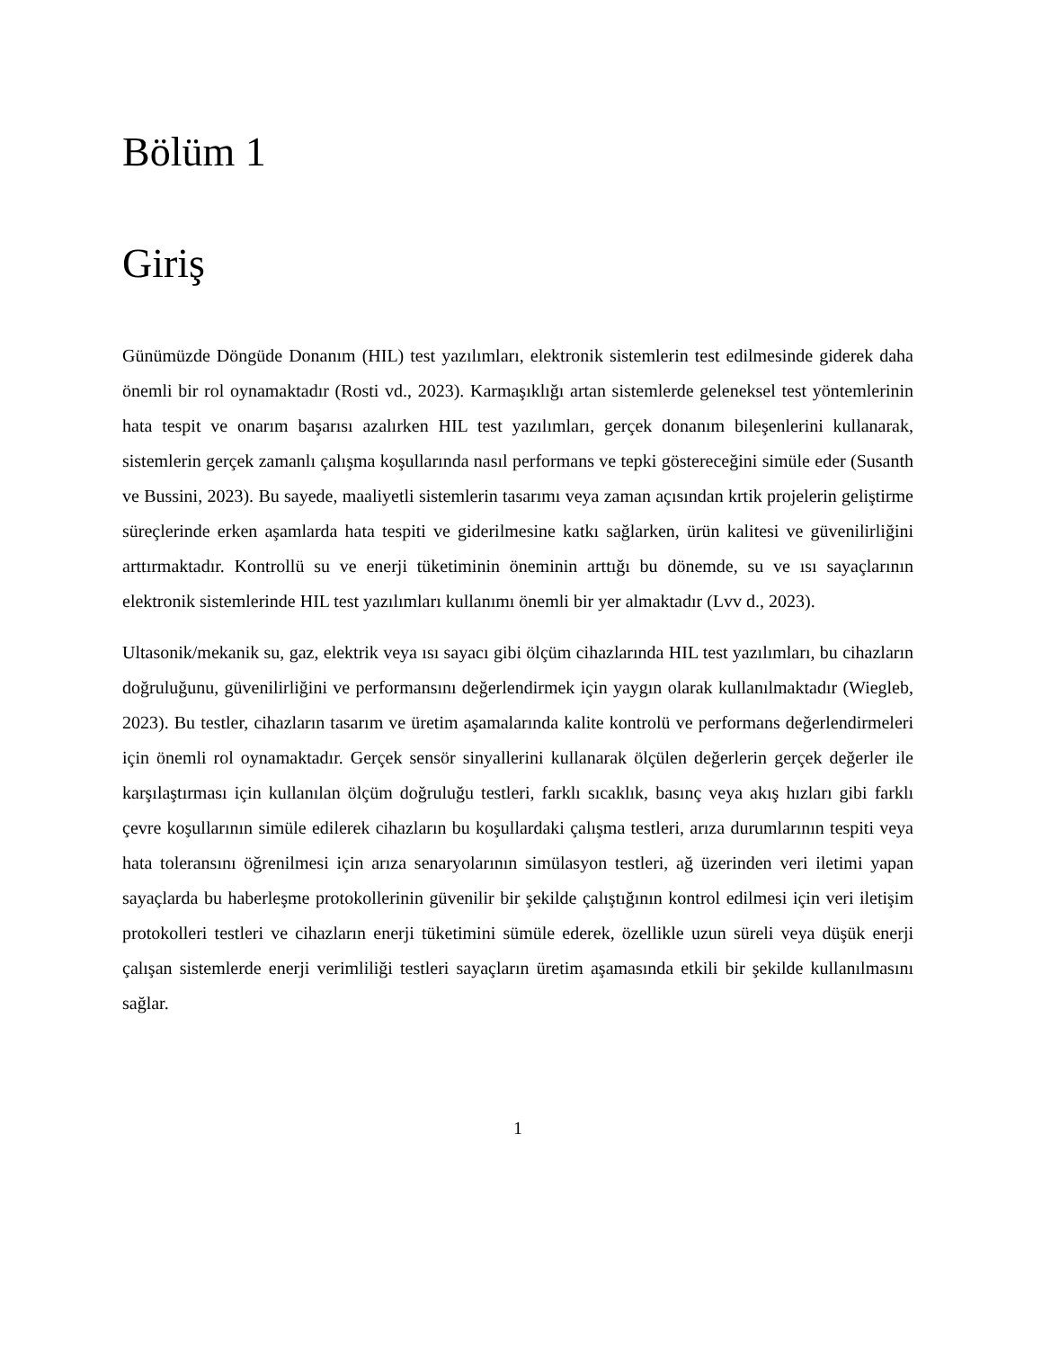Bölüm 1
Giriş
Günümüzde Döngüde Donanım (HIL) test yazılımları, elektronik sistemlerin test edilmesinde giderek daha önemli bir rol oynamaktadır (Rosti vd., 2023). Karmaşıklığı artan sistemlerde geleneksel test yöntemlerinin hata tespit ve onarım başarısı azalırken HIL test yazılımları, gerçek donanım bileşenlerini kullanarak, sistemlerin gerçek zamanlı çalışma koşullarında nasıl performans ve tepki göstereceğini simüle eder (Susanth ve Bussini, 2023). Bu sayede, maaliyetli sistemlerin tasarımı veya zaman açısından krtik projelerin geliştirme süreçlerinde erken aşamlarda hata tespiti ve giderilmesine katkı sağlarken, ürün kalitesi ve güvenilirliğini arttırmaktadır. Kontrollü su ve enerji tüketiminin öneminin arttığı bu dönemde, su ve ısı sayaçlarının elektronik sistemlerinde HIL test yazılımları kullanımı önemli bir yer almaktadır (Lvv d., 2023).
Ultasonik/mekanik su, gaz, elektrik veya ısı sayacı gibi ölçüm cihazlarında HIL test yazılımları, bu cihazların doğruluğunu, güvenilirliğini ve performansını değerlendirmek için yaygın olarak kullanılmaktadır (Wiegleb, 2023). Bu testler, cihazların tasarım ve üretim aşamalarında kalite kontrolü ve performans değerlendirmeleri için önemli rol oynamaktadır. Gerçek sensör sinyallerini kullanarak ölçülen değerlerin gerçek değerler ile karşılaştırması için kullanılan ölçüm doğruluğu testleri, farklı sıcaklık, basınç veya akış hızları gibi farklı çevre koşullarının simüle edilerek cihazların bu koşullardaki çalışma testleri, arıza durumlarının tespiti veya hata toleransını öğrenilmesi için arıza senaryolarının simülasyon testleri, ağ üzerinden veri iletimi yapan sayaçlarda bu haberleşme protokollerinin güvenilir bir şekilde çalıştığının kontrol edilmesi için veri iletişim protokolleri testleri ve cihazların enerji tüketimini sümüle ederek, özellikle uzun süreli veya düşük enerji çalışan sistemlerde enerji verimliliği testleri sayaçların üretim aşamasında etkili bir şekilde kullanılmasını sağlar.
1